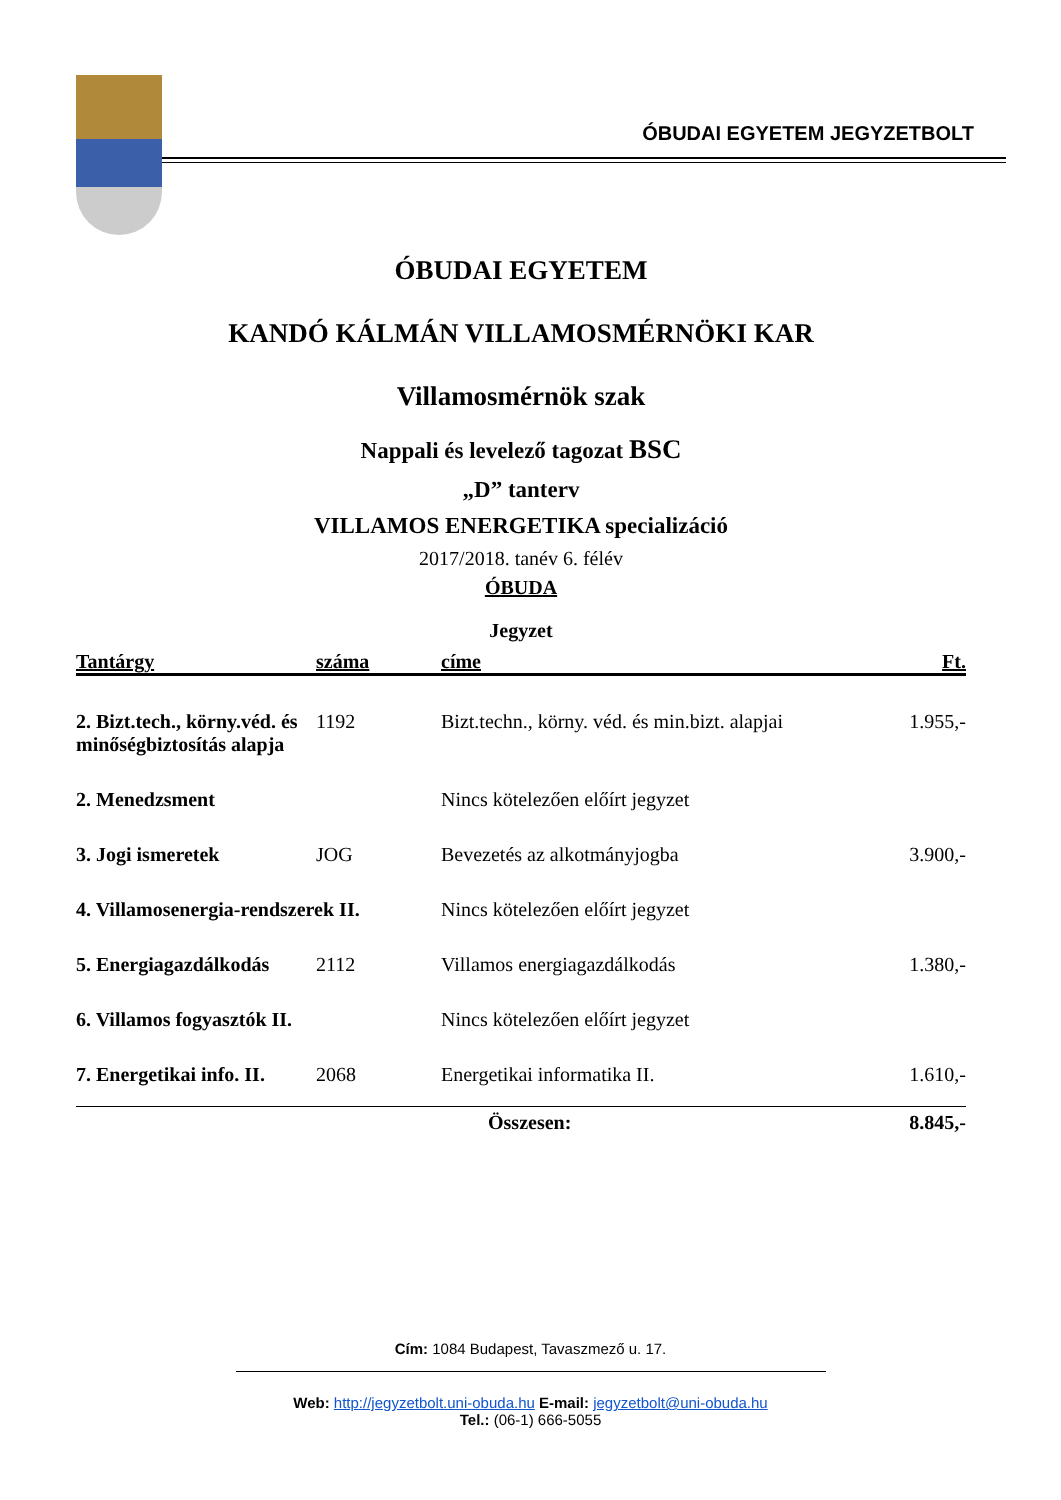ÓBUDAI EGYETEM JEGYZETBOLT
ÓBUDAI EGYETEM
KANDÓ KÁLMÁN VILLAMOSMÉRNÖKI KAR
Villamosmérnök szak
Nappali és levelező tagozat BSC
„D” tanterv
VILLAMOS ENERGETIKA specializáció
2017/2018. tanév 6. félév
ÓBUDA
Jegyzet
| Tantárgy | száma | címe | Ft. |
| --- | --- | --- | --- |
| 2. Bizt.tech., körny.véd. és minőségbiztosítás alapja | 1192 | Bizt.techn., körny. véd. és min.bizt. alapjai | 1.955,- |
| 2. Menedzsment | | Nincs kötelezően előírt jegyzet | |
| 3. Jogi ismeretek | JOG | Bevezetés az alkotmányjogba | 3.900,- |
| 4. Villamosenergia-rendszerek II. | | Nincs kötelezően előírt jegyzet | |
| 5. Energiagazdálkodás | 2112 | Villamos energiagazdálkodás | 1.380,- |
| 6. Villamos fogyasztók II. | | Nincs kötelezően előírt jegyzet | |
| 7. Energetikai info. II. | 2068 | Energetikai informatika II. | 1.610,- |
| Összesen: | | | 8.845,- |
Cím: 1084 Budapest, Tavaszmező u. 17.
Web: http://jegyzetbolt.uni-obuda.hu E-mail: jegyzetbolt@uni-obuda.hu
Tel.: (06-1) 666-5055